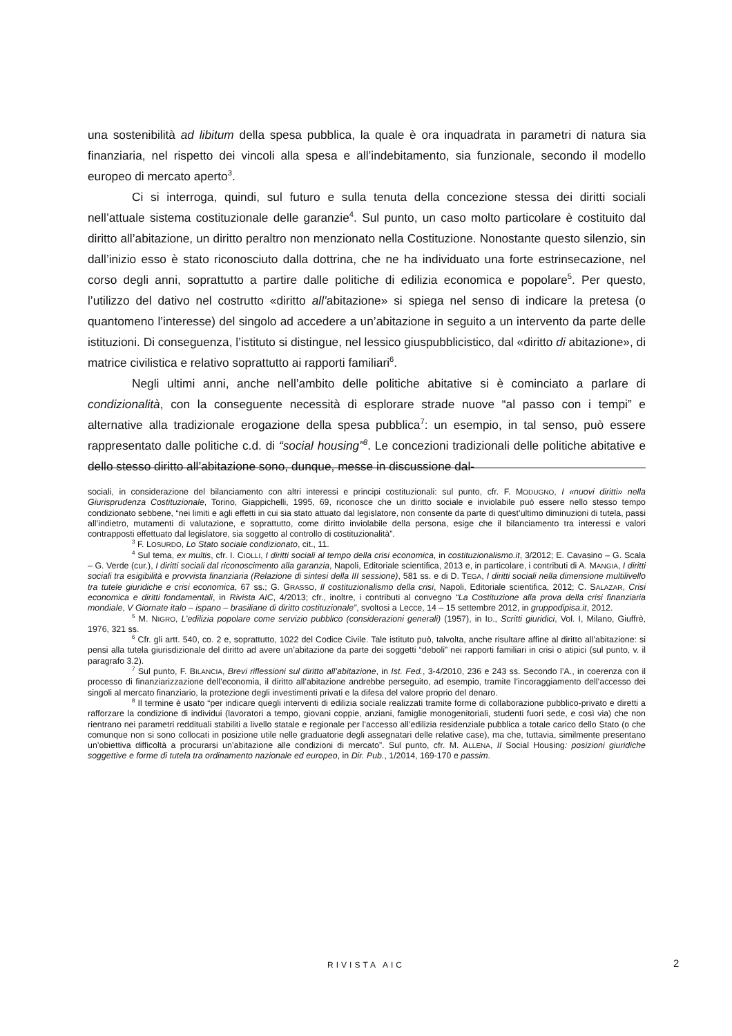una sostenibilità ad libitum della spesa pubblica, la quale è ora inquadrata in parametri di natura sia finanziaria, nel rispetto dei vincoli alla spesa e all’indebitamento, sia funzionale, secondo il modello europeo di mercato aperto<sup>3</sup>.
Ci si interroga, quindi, sul futuro e sulla tenuta della concezione stessa dei diritti sociali nell’attuale sistema costituzionale delle garanzie<sup>4</sup>. Sul punto, un caso molto particolare è costituito dal diritto all’abitazione, un diritto peraltro non menzionato nella Costituzione. Nonostante questo silenzio, sin dall’inizio esso è stato riconosciuto dalla dottrina, che ne ha individuato una forte estrinsecazione, nel corso degli anni, soprattutto a partire dalle politiche di edilizia economica e popolare<sup>5</sup>. Per questo, l’utilizzo del dativo nel costrutto «diritto all’abitazione» si spiega nel senso di indicare la pretesa (o quantomeno l’interesse) del singolo ad accedere a un’abitazione in seguito a un intervento da parte delle istituzioni. Di conseguenza, l’istituto si distingue, nel lessico giuspubblicistico, dal «diritto di abitazione», di matrice civilistica e relativo soprattutto ai rapporti familiari<sup>6</sup>.
Negli ultimi anni, anche nell’ambito delle politiche abitative si è cominciato a parlare di condizionalità, con la conseguente necessità di esplorare strade nuove “al passo con i tempi” e alternative alla tradizionale erogazione della spesa pubblica<sup>7</sup>: un esempio, in tal senso, può essere rappresentato dalle politiche c.d. di “social housing”<sup>8</sup>. Le concezioni tradizionali delle politiche abitative e dello stesso diritto all’abitazione sono, dunque, messe in discussione dal-
sociali, in considerazione del bilanciamento con altri interessi e principi costituzionali: sul punto, cfr. F. MODUGNO, I «nuovi diritti» nella Giurisprudenza Costituzionale, Torino, Giappichelli, 1995, 69, riconosce che un diritto sociale e inviolabile può essere nello stesso tempo condizionato sebbene, “nei limiti e agli effetti in cui sia stato attuato dal legislatore, non consente da parte di quest’ultimo diminuzioni di tutela, passi all’indietro, mutamenti di valutazione, e soprattutto, come diritto inviolabile della persona, esige che il bilanciamento tra interessi e valori contrapposti effettuato dal legislatore, sia soggetto al controllo di costituzionalità”.
<sup>3</sup> F. LOSURDO, Lo Stato sociale condizionato, cit., 11.
<sup>4</sup> Sul tema, ex multis, cfr. I. CIOLLI, I diritti sociali al tempo della crisi economica, in costituzionalismo.it, 3/2012; E. Cavasino – G. Scala – G. Verde (cur.), I diritti sociali dal riconoscimento alla garanzia, Napoli, Editoriale scientifica, 2013 e, in particolare, i contributi di A. MANGIA, I diritti sociali tra esigibilità e provvista finanziaria (Relazione di sintesi della III sessione), 581 ss. e di D. TEGA, I diritti sociali nella dimensione multilivello tra tutele giuridiche e crisi economica, 67 ss.; G. GRASSO, Il costituzionalismo della crisi, Napoli, Editoriale scientifica, 2012; C. SALAZAR, Crisi economica e diritti fondamentali, in Rivista AIC, 4/2013; cfr., inoltre, i contributi al convegno “La Costituzione alla prova della crisi finanziaria mondiale, V Giornate italo – ispano – brasiliane di diritto costituzionale”, svoltosi a Lecce, 14 – 15 settembre 2012, in gruppodipisa.it, 2012.
<sup>5</sup> M. NIGRO, L’edilizia popolare come servizio pubblico (considerazioni generali) (1957), in ID., Scritti giuridici, Vol. I, Milano, Giuffrè, 1976, 321 ss.
<sup>6</sup> Cfr. gli artt. 540, co. 2 e, soprattutto, 1022 del Codice Civile. Tale istituto può, talvolta, anche risultare affine al diritto all’abitazione: si pensi alla tutela giurisdizionale del diritto ad avere un’abitazione da parte dei soggetti “deboli” nei rapporti familiari in crisi o atipici (sul punto, v. il paragrafo 3.2).
<sup>7</sup> Sul punto, F. BILANCIA, Brevi riflessioni sul diritto all’abitazione, in Ist. Fed., 3-4/2010, 236 e 243 ss. Secondo l’A., in coerenza con il processo di finanziarizzazione dell’economia, il diritto all’abitazione andrebbe perseguito, ad esempio, tramite l’incoraggiamento dell’accesso dei singoli al mercato finanziario, la protezione degli investimenti privati e la difesa del valore proprio del denaro.
<sup>8</sup> Il termine è usato “per indicare quegli interventi di edilizia sociale realizzati tramite forme di collaborazione pubblico-privato e diretti a rafforzare la condizione di individui (lavoratori a tempo, giovani coppie, anziani, famiglie monogenitoriali, studenti fuori sede, e così via) che non rientrano nei parametri reddituali stabiliti a livello statale e regionale per l’accesso all’edilizia residenziale pubblica a totale carico dello Stato (o che comunque non si sono collocati in posizione utile nelle graduatorie degli assegnatari delle relative case), ma che, tuttavia, similmente presentano un’obiettiva difficoltà a procurarsi un’abitazione alle condizioni di mercato”. Sul punto, cfr. M. ALLENA, Il Social Housing: posizioni giuridiche soggettive e forme di tutela tra ordinamento nazionale ed europeo, in Dir. Pub., 1/2014, 169-170 e passim.
RIVISTA AIC 2